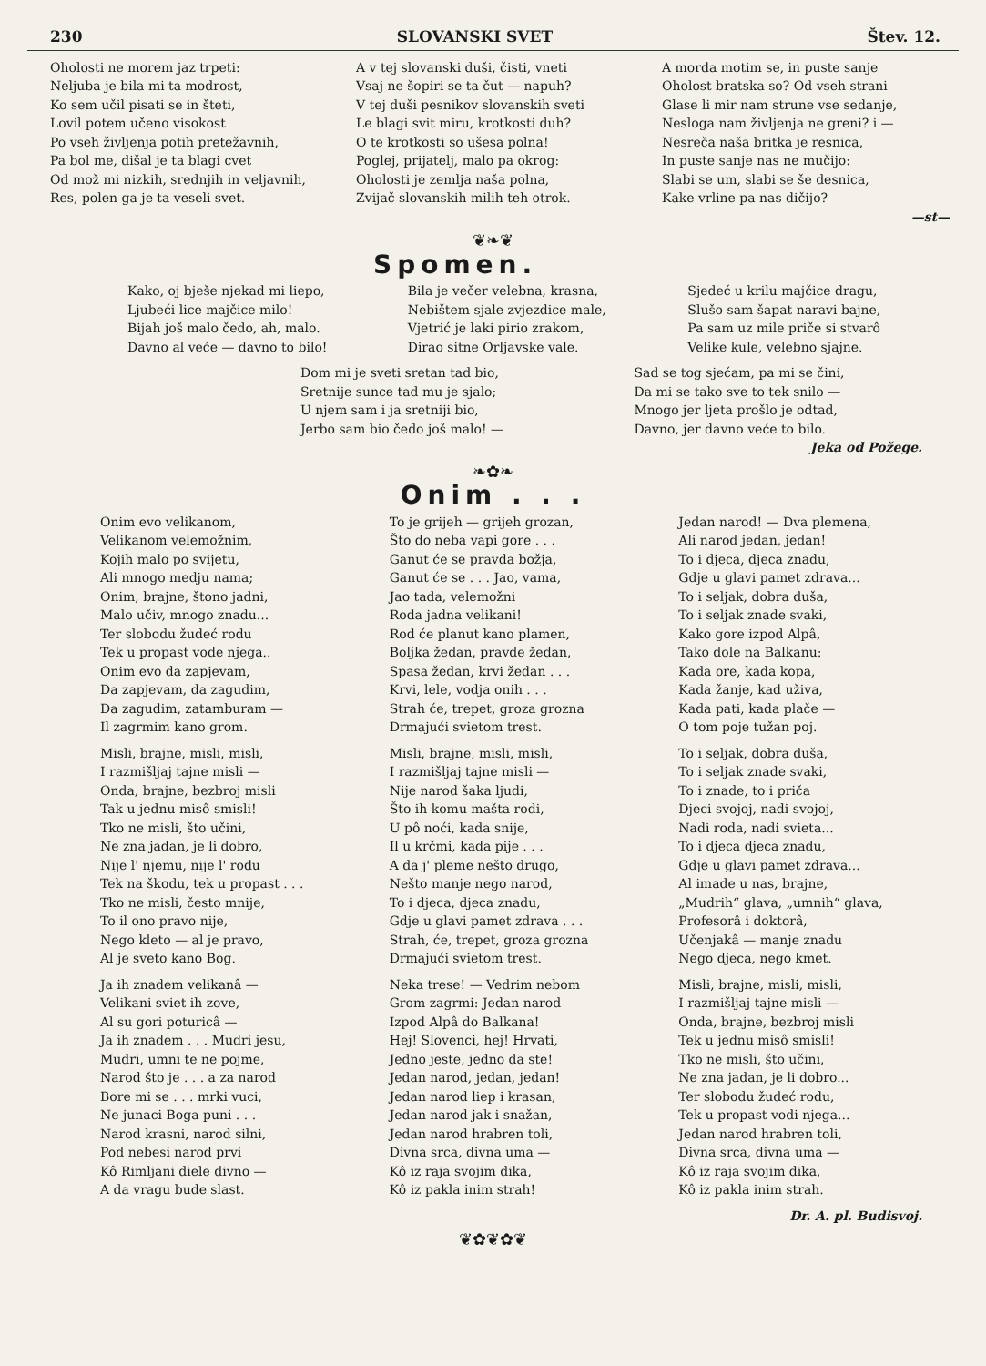230 SLOVANSKI SVET Štev. 12.
Oholosti ne morem jaz trpeti:
Neljuba je bila mi ta modrost,
Ko sem učil pisati se in šteti,
Lovil potem učeno visokost
Po vseh življenja potih pretežavnih,
Pa bol me, dišal je ta blagi cvet
Od mož mi nizkih, srednjih in veljavnih,
Res, polen ga je ta veseli svet.
A v tej slovanski duši, čisti, vneti
Vsaj ne šopiri se ta čut — napuh?
V tej duši pesnikov slovanskih sveti
Le blagi svit miru, krotkosti duh?
O te krotkosti so ušesa polna!
Poglej, prijatelj, malo pa okrog:
Oholosti je zemlja naša polna,
Zvijač slovanskih milih teh otrok.
A morda motim se, in puste sanje
Oholost bratska so? Od vseh strani
Glase li mir nam strune vse sedanje,
Nesloga nam življenja ne greni? i —
Nesreča naša britka je resnica,
In puste sanje nas ne mučijo:
Slabi se um, slabi se še desnica,
Kake vrline pa nas dičijo?
—st—
❦❧❦
Spomen.
Kako, oj bješe njekad mi liepo,
Ljubeći lice majčice milo!
Bijah još malo čedo, ah, malo.
Davno al veće — davno to bilo!
Bila je večer velebna, krasna,
Nebištem sjale zvjezdice male,
Vjetrić je laki pirio zrakom,
Dirao sitne Orljavske vale.
Sjedeć u krilu majčice dragu,
Slušo sam šapat naravi bajne,
Pa sam uz mile priče si stvarô
Velike kule, velebno sjajne.
Dom mi je sveti sretan tad bio,
Sretnije sunce tad mu je sjalo;
U njem sam i ja sretniji bio,
Jerbo sam bio čedo još malo! —
Sad se tog sjećam, pa mi se čini,
Da mi se tako sve to tek snilo —
Mnogo jer ljeta prošlo je odtad,
Davno, jer davno veće to bilo.
Jeka od Požege.
❧✿❧
Onim . . .
Onim evo velikanom,
Velikanom velemožnim,
Kojih malo po svijetu,
Ali mnogo medju nama;
Onim, brajne, štono jadni,
Malo učiv, mnogo znadu...
Ter slobodu žudeć rodu
Tek u propast vode njega..
Onim evo da zapjevam,
Da zapjevam, da zagudim,
Da zagudim, zatamburam —
Il zagrmim kano grom.
Misli, brajne, misli, misli,
I razmišljaj tajne misli —
Onda, brajne, bezbroj misli
Tak u jednu misô smisli!
Tko ne misli, što učini,
Ne zna jadan, je li dobro,
Nije l' njemu, nije l' rodu
Tek na škodu, tek u propast . . .
Tko ne misli, često mnije,
To il ono pravo nije,
Nego kleto — al je pravo,
Al je sveto kano Bog.
Ja ih znadem velikanâ —
Velikani sviet ih zove,
Al su gori poturicâ —
Ja ih znadem . . . Mudri jesu,
Mudri, umni te ne pojme,
Narod što je . . . a za narod
Bore mi se . . . mrki vuci,
Ne junaci Boga puni . . .
Narod krasni, narod silni,
Pod nebesi narod prvi
Kô Rimljani diele divno —
A da vragu bude slast.
To je grijeh — grijeh grozan,
Što do neba vapi gore . . .
Ganut će se pravda božja,
Ganut će se . . . Jao, vama,
Jao tada, velemožni
Roda jadna velikani!
Rod će planut kano plamen,
Boljka žedan, pravde žedan,
Spasa žedan, krvi žedan . . .
Krvi, lele, vodja onih . . .
Strah će, trepet, groza grozna
Drmajući svietom trest.
Misli, brajne, misli, misli,
I razmišljaj tajne misli —
Nije narod šaka ljudi,
Što ih komu mašta rodi,
U pô noći, kada snije,
Il u krčmi, kada pije . . .
A da j' pleme nešto drugo,
Nešto manje nego narod,
To i djeca, djeca znadu,
Gdje u glavi pamet zdrava . . .
Strah, će, trepet, groza grozna
Drmajući svietom trest.
Neka trese! — Vedrim nebom
Grom zagrmi: Jedan narod
Izpod Alpâ do Balkana!
Hej! Slovenci, hej! Hrvati,
Jedno jeste, jedno da ste!
Jedan narod, jedan, jedan!
Jedan narod liep i krasan,
Jedan narod jak i snažan,
Jedan narod hrabren toli,
Divna srca, divna uma —
Kô iz raja svojim dika,
Kô iz pakla inim strah!
Jedan narod! — Dva plemena,
Ali narod jedan, jedan!
To i djeca, djeca znadu,
Gdje u glavi pamet zdrava...
To i seljak, dobra duša,
To i seljak znade svaki,
Kako gore izpod Alpâ,
Tako dole na Balkanu:
Kada ore, kada kopa,
Kada žanje, kad uživa,
Kada pati, kada plače —
O tom poje tužan poj.
To i seljak, dobra duša,
To i seljak znade svaki,
To i znade, to i priča
Djeci svojoj, nadi svojoj,
Nadi roda, nadi svieta...
To i djeca djeca znadu,
Gdje u glavi pamet zdrava...
Al imade u nas, brajne,
„Mudrih“ glava, „umnih“ glava,
Profesorâ i doktorâ,
Učenjakâ — manje znadu
Nego djeca, nego kmet.
Misli, brajne, misli, misli,
I razmišljaj tajne misli —
Onda, brajne, bezbroj misli
Tek u jednu misô smisli!
Tko ne misli, što učini,
Ne zna jadan, je li dobro...
Ter slobodu žudeć rodu,
Tek u propast vodi njega...
Jedan narod hrabren toli,
Divna srca, divna uma —
Kô iz raja svojim dika,
Kô iz pakla inim strah.
Dr. A. pl. Budisvoj.
❦✿❦✿❦